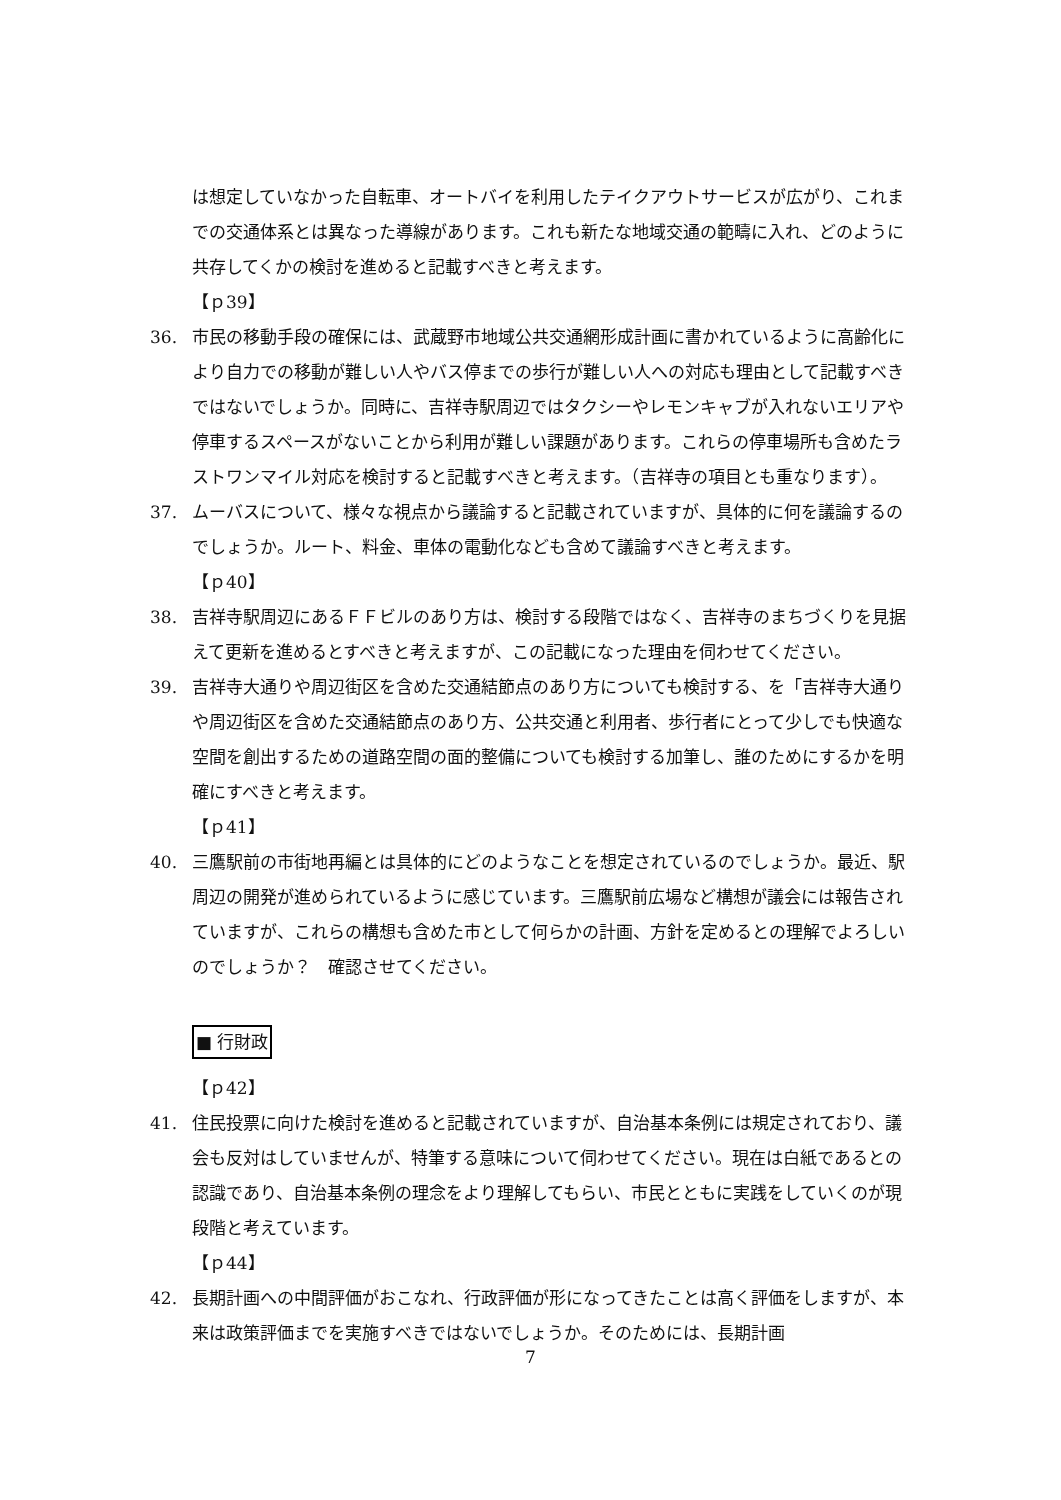は想定していなかった自転車、オートバイを利用したテイクアウトサービスが広がり、これまでの交通体系とは異なった導線があります。これも新たな地域交通の範疇に入れ、どのように共存してくかの検討を進めると記載すべきと考えます。
【ｐ39】
36. 市民の移動手段の確保には、武蔵野市地域公共交通網形成計画に書かれているように高齢化により自力での移動が難しい人やバス停までの歩行が難しい人への対応も理由として記載すべきではないでしょうか。同時に、吉祥寺駅周辺ではタクシーやレモンキャブが入れないエリアや停車するスペースがないことから利用が難しい課題があります。これらの停車場所も含めたラストワンマイル対応を検討すると記載すべきと考えます。（吉祥寺の項目とも重なります）。
37. ムーバスについて、様々な視点から議論すると記載されていますが、具体的に何を議論するのでしょうか。ルート、料金、車体の電動化なども含めて議論すべきと考えます。
【ｐ40】
38. 吉祥寺駅周辺にあるＦＦビルのあり方は、検討する段階ではなく、吉祥寺のまちづくりを見据えて更新を進めるとすべきと考えますが、この記載になった理由を伺わせてください。
39. 吉祥寺大通りや周辺街区を含めた交通結節点のあり方についても検討する、を「吉祥寺大通りや周辺街区を含めた交通結節点のあり方、公共交通と利用者、歩行者にとって少しでも快適な空間を創出するための道路空間の面的整備についても検討する加筆し、誰のためにするかを明確にすべきと考えます。
【ｐ41】
40. 三鷹駅前の市街地再編とは具体的にどのようなことを想定されているのでしょうか。最近、駅周辺の開発が進められているように感じています。三鷹駅前広場など構想が議会には報告されていますが、これらの構想も含めた市として何らかの計画、方針を定めるとの理解でよろしいのでしょうか？　確認させてください。
■ 行財政
【ｐ42】
41. 住民投票に向けた検討を進めると記載されていますが、自治基本条例には規定されており、議会も反対はしていませんが、特筆する意味について伺わせてください。現在は白紙であるとの認識であり、自治基本条例の理念をより理解してもらい、市民とともに実践をしていくのが現段階と考えています。
【ｐ44】
42. 長期計画への中間評価がおこなれ、行政評価が形になってきたことは高く評価をしますが、本来は政策評価までを実施すべきではないでしょうか。そのためには、長期計画
7